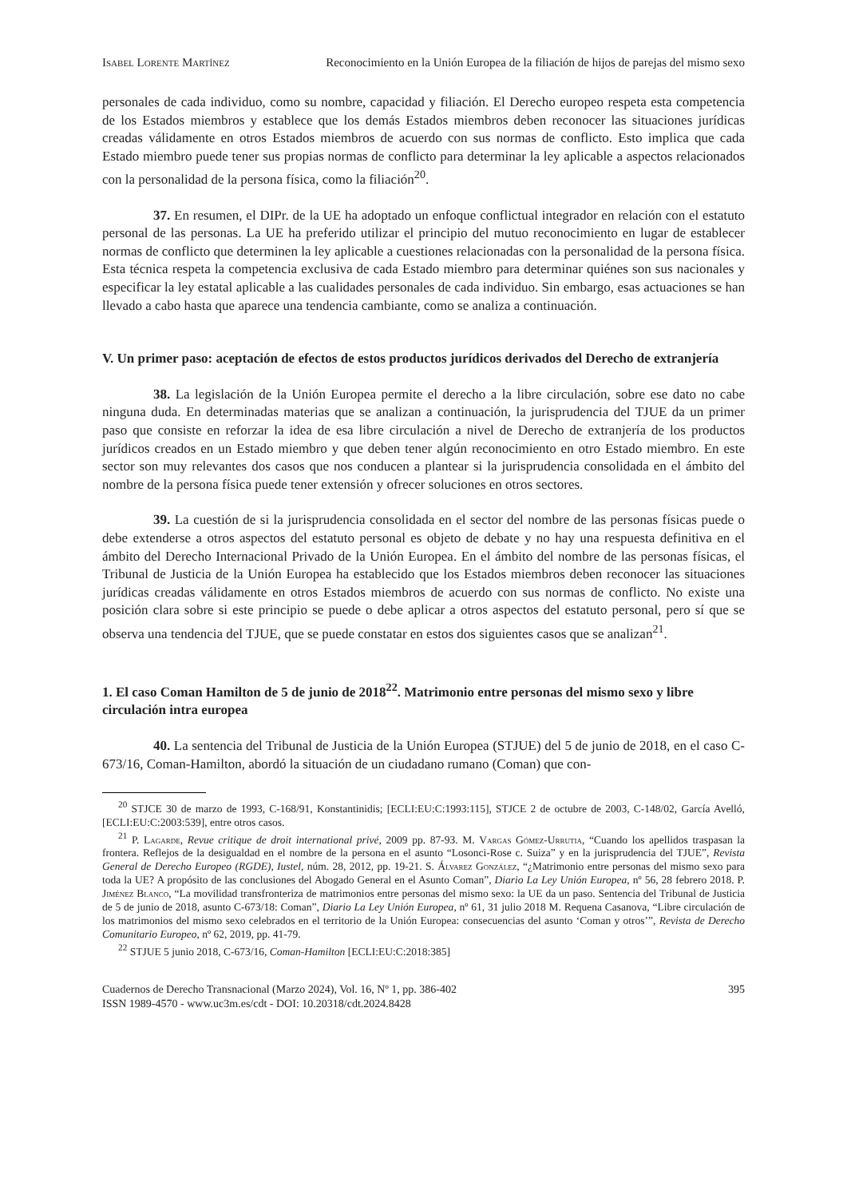Isabel Lorente Martínez Reconocimiento en la Unión Europea de la filiación de hijos de parejas del mismo sexo
personales de cada individuo, como su nombre, capacidad y filiación. El Derecho europeo respeta esta competencia de los Estados miembros y establece que los demás Estados miembros deben reconocer las situaciones jurídicas creadas válidamente en otros Estados miembros de acuerdo con sus normas de conflicto. Esto implica que cada Estado miembro puede tener sus propias normas de conflicto para determinar la ley aplicable a aspectos relacionados con la personalidad de la persona física, como la filiación<sup>20</sup>.
37. En resumen, el DIPr. de la UE ha adoptado un enfoque conflictual integrador en relación con el estatuto personal de las personas. La UE ha preferido utilizar el principio del mutuo reconocimiento en lugar de establecer normas de conflicto que determinen la ley aplicable a cuestiones relacionadas con la personalidad de la persona física. Esta técnica respeta la competencia exclusiva de cada Estado miembro para determinar quiénes son sus nacionales y especificar la ley estatal aplicable a las cualidades personales de cada individuo. Sin embargo, esas actuaciones se han llevado a cabo hasta que aparece una tendencia cambiante, como se analiza a continuación.
V. Un primer paso: aceptación de efectos de estos productos jurídicos derivados del Derecho de extranjería
38. La legislación de la Unión Europea permite el derecho a la libre circulación, sobre ese dato no cabe ninguna duda. En determinadas materias que se analizan a continuación, la jurisprudencia del TJUE da un primer paso que consiste en reforzar la idea de esa libre circulación a nivel de Derecho de extranjería de los productos jurídicos creados en un Estado miembro y que deben tener algún reconocimiento en otro Estado miembro. En este sector son muy relevantes dos casos que nos conducen a plantear si la jurisprudencia consolidada en el ámbito del nombre de la persona física puede tener extensión y ofrecer soluciones en otros sectores.
39. La cuestión de si la jurisprudencia consolidada en el sector del nombre de las personas físicas puede o debe extenderse a otros aspectos del estatuto personal es objeto de debate y no hay una respuesta definitiva en el ámbito del Derecho Internacional Privado de la Unión Europea. En el ámbito del nombre de las personas físicas, el Tribunal de Justicia de la Unión Europea ha establecido que los Estados miembros deben reconocer las situaciones jurídicas creadas válidamente en otros Estados miembros de acuerdo con sus normas de conflicto. No existe una posición clara sobre si este principio se puede o debe aplicar a otros aspectos del estatuto personal, pero sí que se observa una tendencia del TJUE, que se puede constatar en estos dos siguientes casos que se analizan<sup>21</sup>.
1. El caso Coman Hamilton de 5 de junio de 2018<sup>22</sup>. Matrimonio entre personas del mismo sexo y libre circulación intra europea
40. La sentencia del Tribunal de Justicia de la Unión Europea (STJUE) del 5 de junio de 2018, en el caso C-673/16, Coman-Hamilton, abordó la situación de un ciudadano rumano (Coman) que con-
<sup>20</sup> STJCE 30 de marzo de 1993, C-168/91, Konstantinidis; [ECLI:EU:C:1993:115], STJCE 2 de octubre de 2003, C-148/02, García Avelló, [ECLI:EU:C:2003:539], entre otros casos.
<sup>21</sup> P. Lagarde, Revue critique de droit international privé, 2009 pp. 87-93. M. Vargas Gómez-Urrutia, “Cuando los apellidos traspasan la frontera. Reflejos de la desigualdad en el nombre de la persona en el asunto “Losonci-Rose c. Suiza” y en la jurisprudencia del TJUE”, Revista General de Derecho Europeo (RGDE), Iustel, núm. 28, 2012, pp. 19-21. S. Álvarez González, “¿Matrimonio entre personas del mismo sexo para toda la UE? A propósito de las conclusiones del Abogado General en el Asunto Coman”, Diario La Ley Unión Europea, nº 56, 28 febrero 2018. P. Jiménez Blanco, “La movilidad transfronteriza de matrimonios entre personas del mismo sexo: la UE da un paso. Sentencia del Tribunal de Justicia de 5 de junio de 2018, asunto C-673/18: Coman”, Diario La Ley Unión Europea, nº 61, 31 julio 2018 M. Requena Casanova, “Libre circulación de los matrimonios del mismo sexo celebrados en el territorio de la Unión Europea: consecuencias del asunto ‘Coman y otros’”, Revista de Derecho Comunitario Europeo, nº 62, 2019, pp. 41-79.
<sup>22</sup> STJUE 5 junio 2018, C-673/16, Coman-Hamilton [ECLI:EU:C:2018:385]
Cuadernos de Derecho Transnacional (Marzo 2024), Vol. 16, Nº 1, pp. 386-402
ISSN 1989-4570 - www.uc3m.es/cdt - DOI: 10.20318/cdt.2024.8428
395